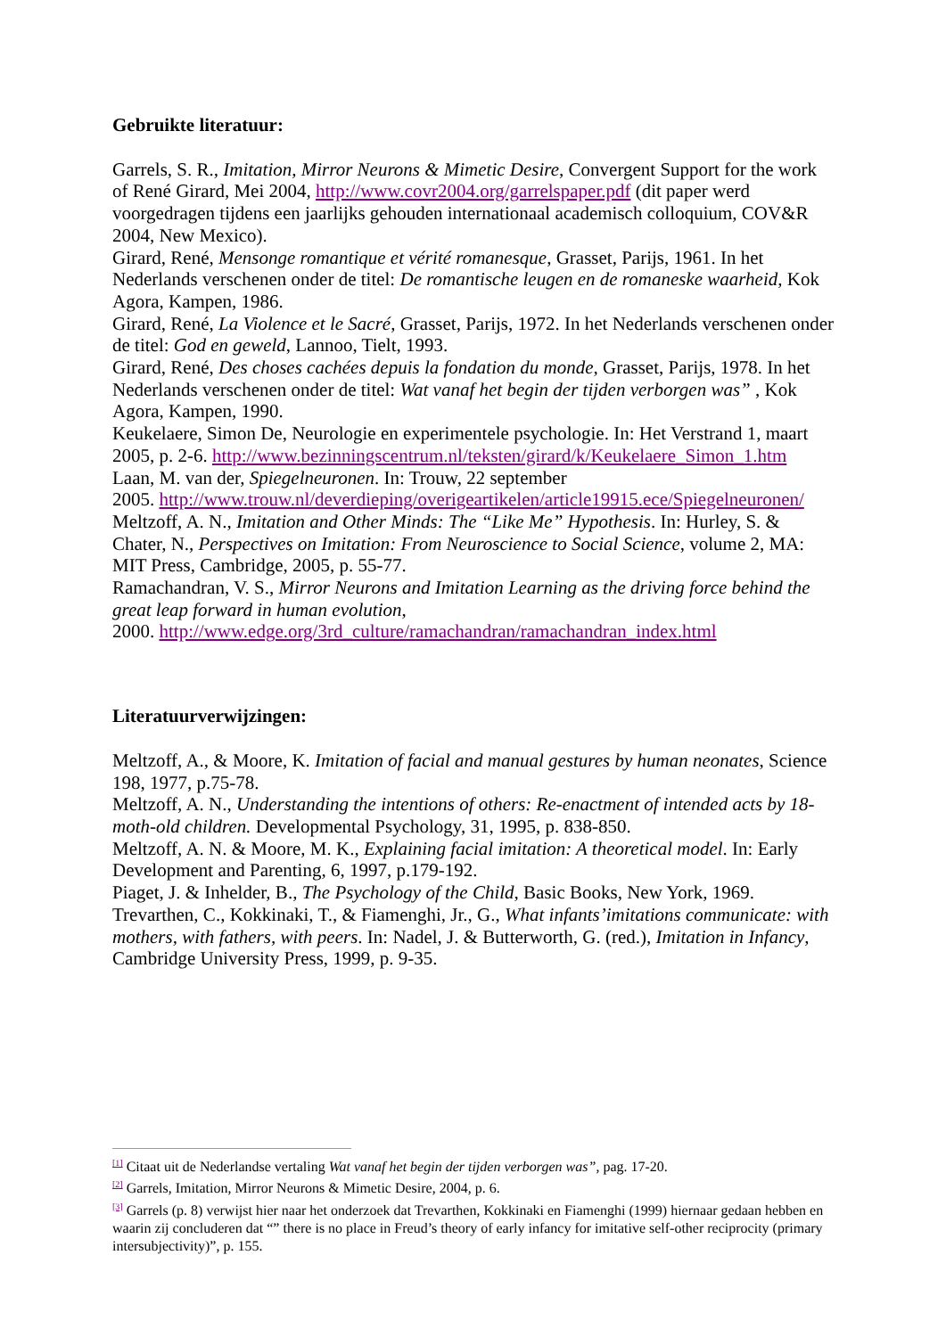Gebruikte literatuur:
Garrels, S. R., Imitation, Mirror Neurons & Mimetic Desire, Convergent Support for the work of René Girard, Mei 2004, http://www.covr2004.org/garrelspaper.pdf (dit paper werd voorgedragen tijdens een jaarlijks gehouden internationaal academisch colloquium, COV&R 2004, New Mexico).
Girard, René, Mensonge romantique et vérité romanesque, Grasset, Parijs, 1961. In het Nederlands verschenen onder de titel: De romantische leugen en de romaneske waarheid, Kok Agora, Kampen, 1986.
Girard, René, La Violence et le Sacré, Grasset, Parijs, 1972. In het Nederlands verschenen onder de titel: God en geweld, Lannoo, Tielt, 1993.
Girard, René, Des choses cachées depuis la fondation du monde, Grasset, Parijs, 1978. In het Nederlands verschenen onder de titel: Wat vanaf het begin der tijden verborgen was” , Kok Agora, Kampen, 1990.
Keukelaere, Simon De, Neurologie en experimentele psychologie. In: Het Verstrand 1, maart 2005, p. 2-6. http://www.bezinningscentrum.nl/teksten/girard/k/Keukelaere_Simon_1.htm
Laan, M. van der, Spiegelneuronen. In: Trouw, 22 september
2005. http://www.trouw.nl/deverdieping/overigeartikelen/article19915.ece/Spiegelneuronen/
Meltzoff, A. N., Imitation and Other Minds: The “Like Me” Hypothesis. In: Hurley, S. & Chater, N., Perspectives on Imitation: From Neuroscience to Social Science, volume 2, MA: MIT Press, Cambridge, 2005, p. 55-77.
Ramachandran, V. S., Mirror Neurons and Imitation Learning as the driving force behind the great leap forward in human evolution,
2000. http://www.edge.org/3rd_culture/ramachandran/ramachandran_index.html
Literatuurverwijzingen:
Meltzoff, A., & Moore, K. Imitation of facial and manual gestures by human neonates, Science 198, 1977, p.75-78.
Meltzoff, A. N., Understanding the intentions of others: Re-enactment of intended acts by 18-moth-old children. Developmental Psychology, 31, 1995, p. 838-850.
Meltzoff, A. N. & Moore, M. K., Explaining facial imitation: A theoretical model. In: Early Development and Parenting, 6, 1997, p.179-192.
Piaget, J. & Inhelder, B., The Psychology of the Child, Basic Books, New York, 1969.
Trevarthen, C., Kokkinaki, T., & Fiamenghi, Jr., G., What infants’imitations communicate: with mothers, with fathers, with peers. In: Nadel, J. & Butterworth, G. (red.), Imitation in Infancy, Cambridge University Press, 1999, p. 9-35.
<sup>[1]</sup> Citaat uit de Nederlandse vertaling Wat vanaf het begin der tijden verborgen was”, pag. 17-20.
<sup>[2]</sup> Garrels, Imitation, Mirror Neurons & Mimetic Desire, 2004, p. 6.
<sup>[3]</sup> Garrels (p. 8) verwijst hier naar het onderzoek dat Trevarthen, Kokkinaki en Fiamenghi (1999) hiernaar gedaan hebben en waarin zij concluderen dat “” there is no place in Freud’s theory of early infancy for imitative self-other reciprocity (primary intersubjectivity)”, p. 155.